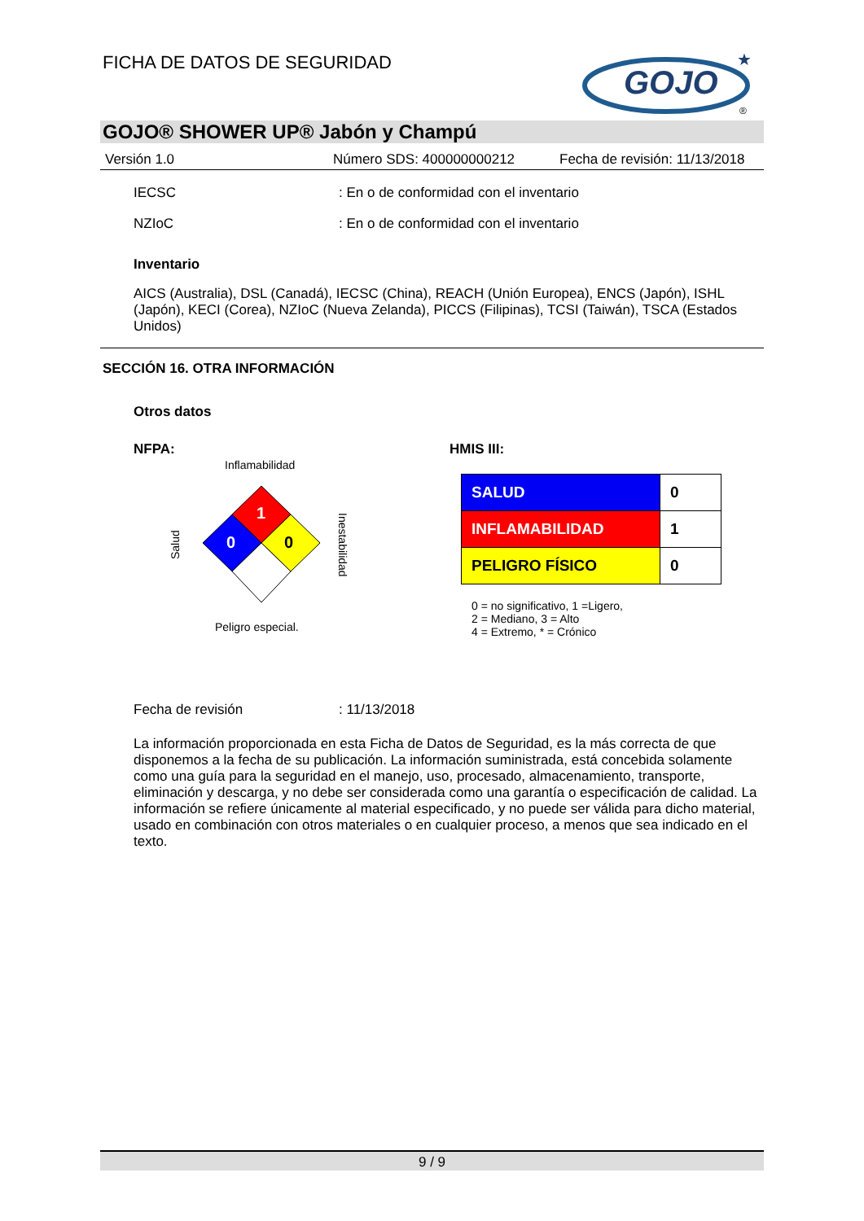FICHA DE DATOS DE SEGURIDAD
GOJO
★
®
GOJO® SHOWER UP® Jabón y Champú
Versión 1.0 Número SDS: 400000000212 Fecha de revisión: 11/13/2018
IECSC: En o de conformidad con el inventario
NZIoC: En o de conformidad con el inventario
Inventario
AICS (Australia), DSL (Canadá), IECSC (China), REACH (Unión Europea), ENCS (Japón), ISHL (Japón), KECI (Corea), NZIoC (Nueva Zelanda), PICCS (Filipinas), TCSI (Taiwán), TSCA (Estados Unidos)
SECCIÓN 16. OTRA INFORMACIÓN
Otros datos
NFPA:
Inflamabilidad
1
0
0
Peligro especial.
Salud
Inestabilidad
HMIS III:
| SALUD | 0 |
| INFLAMABILIDAD | 1 |
| PELIGRO FÍSICO | 0 |
0 = no significativo, 1 =Ligero,
2 = Mediano, 3 = Alto
4 = Extremo, * = Crónico
Fecha de revisión: 11/13/2018
La información proporcionada en esta Ficha de Datos de Seguridad, es la más correcta de que disponemos a la fecha de su publicación. La información suministrada, está concebida solamente como una guía para la seguridad en el manejo, uso, procesado, almacenamiento, transporte, eliminación y descarga, y no debe ser considerada como una garantía o especificación de calidad. La información se refiere únicamente al material especificado, y no puede ser válida para dicho material, usado en combinación con otros materiales o en cualquier proceso, a menos que sea indicado en el texto.
9 / 9